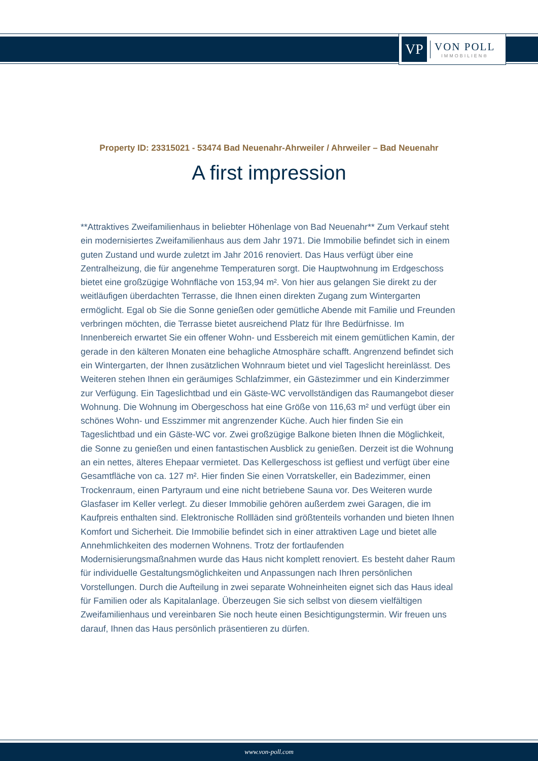VP
VON POLL
IMMOBILIEN®
Property ID: 23315021 - 53474 Bad Neuenahr-Ahrweiler / Ahrweiler – Bad Neuenahr
A first impression
**Attraktives Zweifamilienhaus in beliebter Höhenlage von Bad Neuenahr** Zum Verkauf steht ein modernisiertes Zweifamilienhaus aus dem Jahr 1971. Die Immobilie befindet sich in einem guten Zustand und wurde zuletzt im Jahr 2016 renoviert. Das Haus verfügt über eine Zentralheizung, die für angenehme Temperaturen sorgt. Die Hauptwohnung im Erdgeschoss bietet eine großzügige Wohnfläche von 153,94 m². Von hier aus gelangen Sie direkt zu der weitläufigen überdachten Terrasse, die Ihnen einen direkten Zugang zum Wintergarten ermöglicht. Egal ob Sie die Sonne genießen oder gemütliche Abende mit Familie und Freunden verbringen möchten, die Terrasse bietet ausreichend Platz für Ihre Bedürfnisse. Im Innenbereich erwartet Sie ein offener Wohn- und Essbereich mit einem gemütlichen Kamin, der gerade in den kälteren Monaten eine behagliche Atmosphäre schafft. Angrenzend befindet sich ein Wintergarten, der Ihnen zusätzlichen Wohnraum bietet und viel Tageslicht hereinlässt. Des Weiteren stehen Ihnen ein geräumiges Schlafzimmer, ein Gästezimmer und ein Kinderzimmer zur Verfügung. Ein Tageslichtbad und ein Gäste-WC vervollständigen das Raumangebot dieser Wohnung. Die Wohnung im Obergeschoss hat eine Größe von 116,63 m² und verfügt über ein schönes Wohn- und Esszimmer mit angrenzender Küche. Auch hier finden Sie ein Tageslichtbad und ein Gäste-WC vor. Zwei großzügige Balkone bieten Ihnen die Möglichkeit, die Sonne zu genießen und einen fantastischen Ausblick zu genießen. Derzeit ist die Wohnung an ein nettes, älteres Ehepaar vermietet. Das Kellergeschoss ist gefliest und verfügt über eine Gesamtfläche von ca. 127 m². Hier finden Sie einen Vorratskeller, ein Badezimmer, einen Trockenraum, einen Partyraum und eine nicht betriebene Sauna vor. Des Weiteren wurde Glasfaser im Keller verlegt. Zu dieser Immobilie gehören außerdem zwei Garagen, die im Kaufpreis enthalten sind. Elektronische Rollläden sind größtenteils vorhanden und bieten Ihnen Komfort und Sicherheit. Die Immobilie befindet sich in einer attraktiven Lage und bietet alle Annehmlichkeiten des modernen Wohnens. Trotz der fortlaufenden Modernisierungsmaßnahmen wurde das Haus nicht komplett renoviert. Es besteht daher Raum für individuelle Gestaltungsmöglichkeiten und Anpassungen nach Ihren persönlichen Vorstellungen. Durch die Aufteilung in zwei separate Wohneinheiten eignet sich das Haus ideal für Familien oder als Kapitalanlage. Überzeugen Sie sich selbst von diesem vielfältigen Zweifamilienhaus und vereinbaren Sie noch heute einen Besichtigungstermin. Wir freuen uns darauf, Ihnen das Haus persönlich präsentieren zu dürfen.
www.von-poll.com